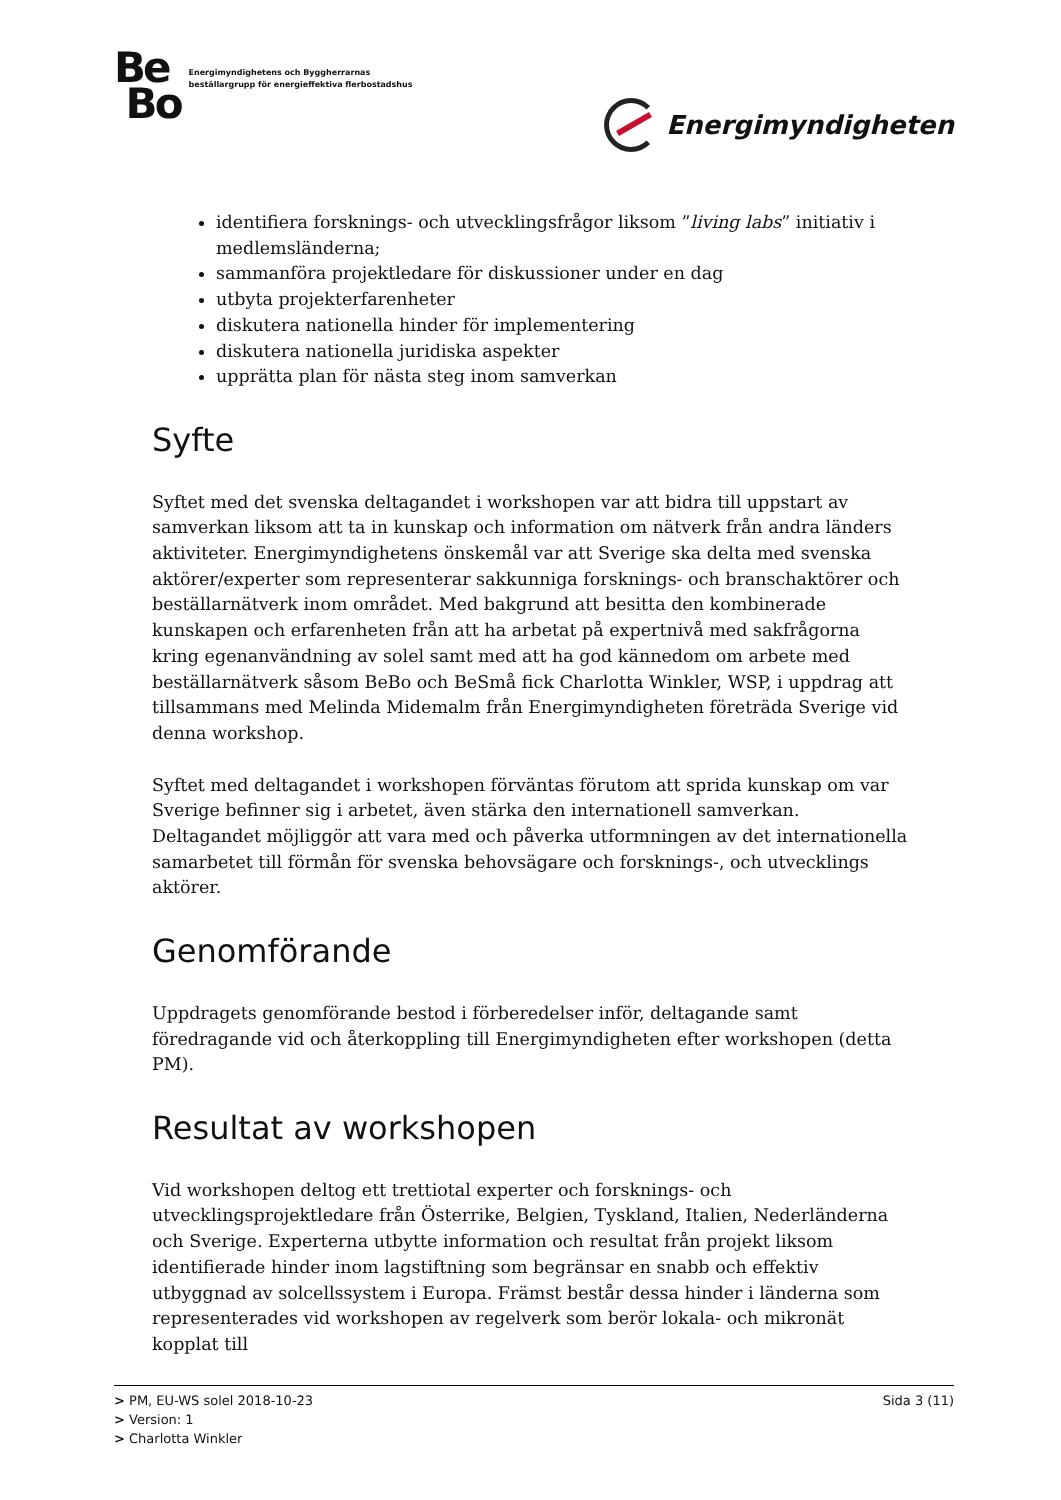Be
Bo
Energimyndighetens och Byggherrarnas
beställargrupp för energieffektiva flerbostadshus
Energimyndigheten
identifiera forsknings- och utvecklingsfrågor liksom ”living labs” initiativ i medlemsländerna;
sammanföra projektledare för diskussioner under en dag
utbyta projekterfarenheter
diskutera nationella hinder för implementering
diskutera nationella juridiska aspekter
upprätta plan för nästa steg inom samverkan
Syfte
Syftet med det svenska deltagandet i workshopen var att bidra till uppstart av samverkan liksom att ta in kunskap och information om nätverk från andra länders aktiviteter. Energimyndighetens önskemål var att Sverige ska delta med svenska aktörer/experter som representerar sakkunniga forsknings- och branschaktörer och beställarnätverk inom området. Med bakgrund att besitta den kombinerade kunskapen och erfarenheten från att ha arbetat på expertnivå med sakfrågorna kring egenanvändning av solel samt med att ha god kännedom om arbete med beställarnätverk såsom BeBo och BeSmå fick Charlotta Winkler, WSP, i uppdrag att tillsammans med Melinda Midemalm från Energimyndigheten företräda Sverige vid denna workshop.
Syftet med deltagandet i workshopen förväntas förutom att sprida kunskap om var Sverige befinner sig i arbetet, även stärka den internationell samverkan. Deltagandet möjliggör att vara med och påverka utformningen av det internationella samarbetet till förmån för svenska behovsägare och forsknings-, och utvecklings aktörer.
Genomförande
Uppdragets genomförande bestod i förberedelser inför, deltagande samt föredragande vid och återkoppling till Energimyndigheten efter workshopen (detta PM).
Resultat av workshopen
Vid workshopen deltog ett trettiotal experter och forsknings- och utvecklingsprojektledare från Österrike, Belgien, Tyskland, Italien, Nederländerna och Sverige. Experterna utbytte information och resultat från projekt liksom identifierade hinder inom lagstiftning som begränsar en snabb och effektiv utbyggnad av solcellssystem i Europa. Främst består dessa hinder i länderna som representerades vid workshopen av regelverk som berör lokala- och mikronät kopplat till
> PM, EU-WS solel 2018-10-23 Sida 3 (11)
> Version: 1
> Charlotta Winkler